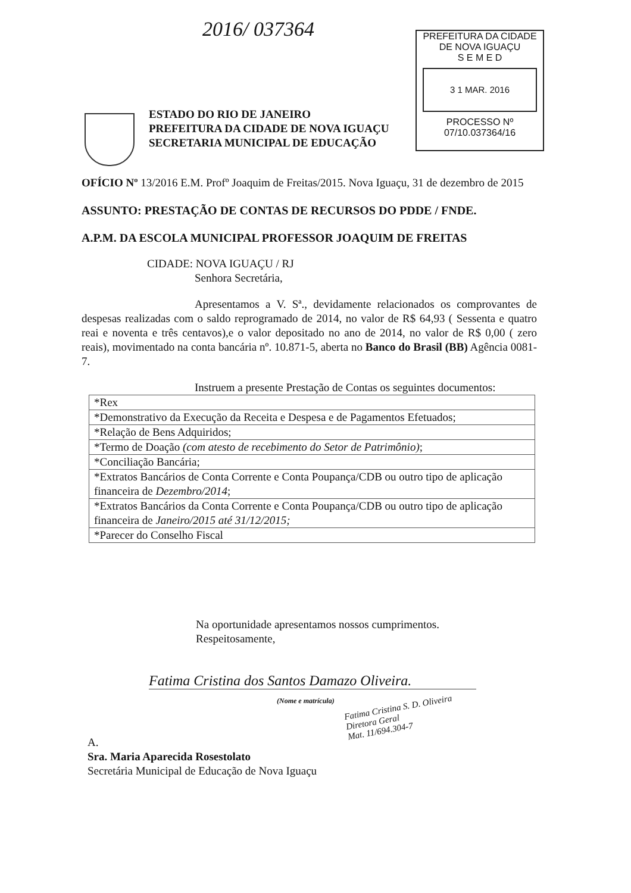2016/ 037364
PREFEITURA DA CIDADE
DE NOVA IGUAÇU
S E M E D
3 1 MAR. 2016
PROCESSO Nº
07/10.037364/16
ESTADO DO RIO DE JANEIRO
PREFEITURA DA CIDADE DE NOVA IGUAÇU
SECRETARIA MUNICIPAL DE EDUCAÇÃO
OFÍCIO Nº 13/2016 E.M. Profº Joaquim de Freitas/2015. Nova Iguaçu, 31 de dezembro de 2015
ASSUNTO: PRESTAÇÃO DE CONTAS DE RECURSOS DO PDDE / FNDE.
A.P.M. DA ESCOLA MUNICIPAL PROFESSOR JOAQUIM DE FREITAS
CIDADE: NOVA IGUAÇU / RJ
Senhora Secretária,
Apresentamos a V. Sª., devidamente relacionados os comprovantes de despesas realizadas com o saldo reprogramado de 2014, no valor de R$ 64,93 ( Sessenta e quatro reai e noventa e três centavos),e o valor depositado no ano de 2014, no valor de R$ 0,00 ( zero reais), movimentado na conta bancária nº. 10.871-5, aberta no Banco do Brasil (BB) Agência 0081-7.
Instruem a presente Prestação de Contas os seguintes documentos:
| *Rex |
| *Demonstrativo da Execução da Receita e Despesa e de Pagamentos Efetuados; |
| *Relação de Bens Adquiridos; |
| *Termo de Doação (com atesto de recebimento do Setor de Patrimônio) ; |
| *Conciliação Bancária; |
| *Extratos Bancários de Conta Corrente e Conta Poupança/CDB ou outro tipo de aplicação financeira de Dezembro/2014 ; |
| *Extratos Bancários da Conta Corrente e Conta Poupança/CDB ou outro tipo de aplicação financeira de Janeiro/2015 até 31/12/2015; |
| *Parecer do Conselho Fiscal |
Na oportunidade apresentamos nossos cumprimentos.
Respeitosamente,
Fatima Cristina dos Santos Damazo Oliveira.
(Nome e matrícula)
Fatima Cristina S. D. Oliveira
Diretora Geral
Mat. 11/694.304-7
A.
Sra. Maria Aparecida Rosestolato
Secretária Municipal de Educação de Nova Iguaçu